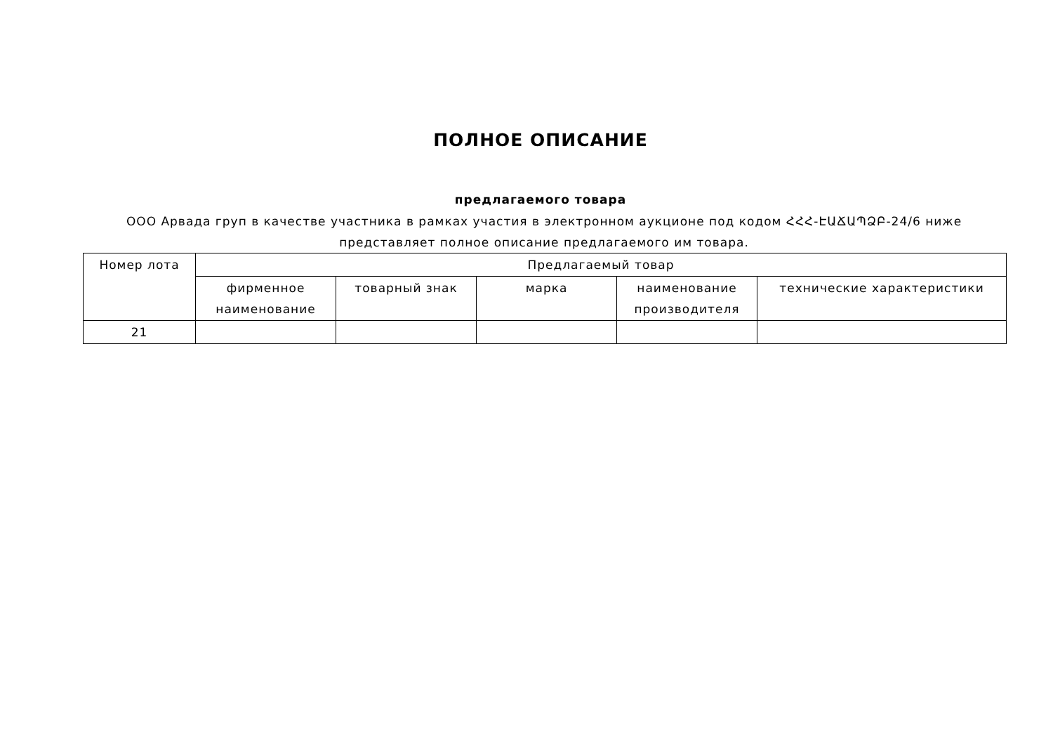ПОЛНОЕ ОПИСАНИЕ
предлагаемого товара
ООО Арвада груп в качестве участника в рамках участия в электронном аукционе под кодом ՀՀՀ-ԷԱՃԱՊՁԲ-24/6 ниже представляет полное описание предлагаемого им товара.
| Номер лота | Предлагаемый товар | | | | |
| --- | --- | --- | --- | --- | --- |
| | фирменное наименование | товарный знак | марка | наименование производителя | технические характеристики |
| 21 | | | | | |